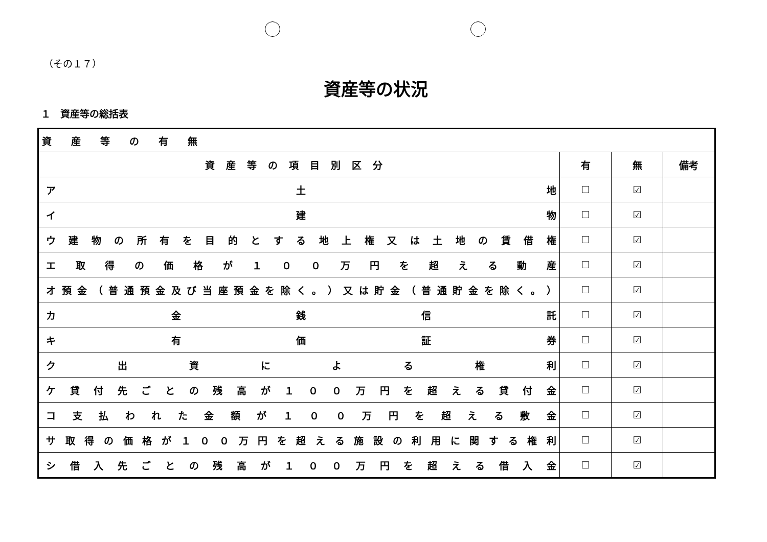（その１７）
資産等の状況
１　資産等の総括表
| 資 産 等 の 有 無 | | | |
| 資産等の項目別区分 | 有 | 無 | 備考 |
| ア 土 地 | ☐ | ☑ | |
| イ 建 物 | ☐ | ☑ | |
| ウ 建 物 の 所 有 を 目 的 と す る 地 上 権 又 は 土 地 の 賃 借 権 | ☐ | ☑ | |
| エ 取 得 の 価 格 が １ ０ ０ 万 円 を 超 え る 動 産 | ☐ | ☑ | |
| オ 預 金 （ 普 通 預 金 及 び 当 座 預 金 を 除 く 。 ） 又 は 貯 金 （ 普 通 貯 金 を 除 く 。 ） | ☐ | ☑ | |
| カ 金 銭 信 託 | ☐ | ☑ | |
| キ 有 価 証 券 | ☐ | ☑ | |
| ク 出 資 に よ る 権 利 | ☐ | ☑ | |
| ケ 貸 付 先 ご と の 残 高 が １ ０ ０ 万 円 を 超 え る 貸 付 金 | ☐ | ☑ | |
| コ 支 払 わ れ た 金 額 が １ ０ ０ 万 円 を 超 え る 敷 金 | ☐ | ☑ | |
| サ 取 得 の 価 格 が １ ０ ０ 万 円 を 超 え る 施 設 の 利 用 に 関 す る 権 利 | ☐ | ☑ | |
| シ 借 入 先 ご と の 残 高 が １ ０ ０ 万 円 を 超 え る 借 入 金 | ☐ | ☑ | |